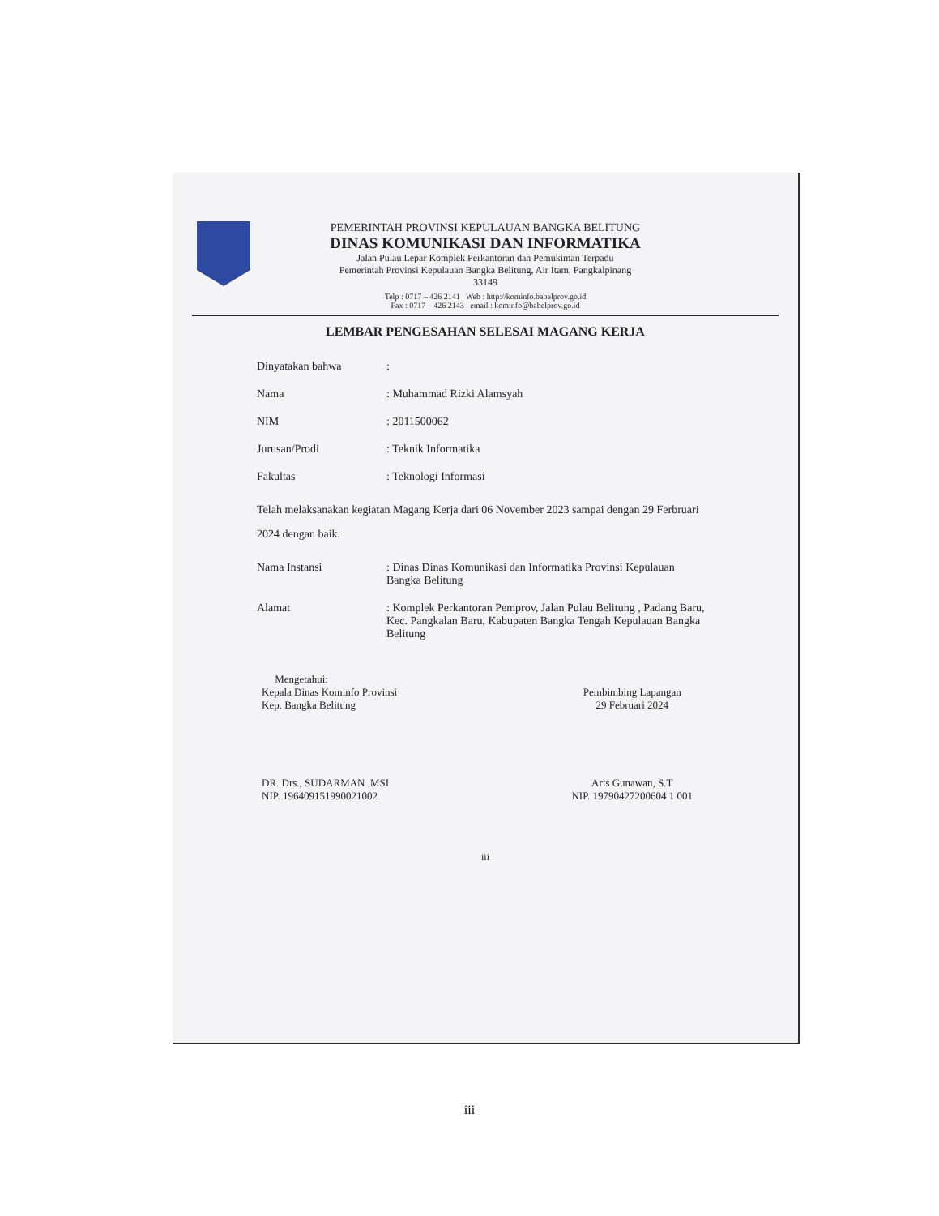PEMERINTAH PROVINSI KEPULAUAN BANGKA BELITUNG
DINAS KOMUNIKASI DAN INFORMATIKA
Jalan Pulau Lepar Komplek Perkantoran dan Pemukiman Terpadu
Pemerintah Provinsi Kepulauan Bangka Belitung, Air Itam, Pangkalpinang
33149
Telp : 0717 – 426 2141 Web : http://kominfo.babelprov.go.id
Fax : 0717 – 426 2143 email : kominfo@babelprov.go.id
LEMBAR PENGESAHAN SELESAI MAGANG KERJA
Dinyatakan bahwa :
Nama : Muhammad Rizki Alamsyah
NIM : 2011500062
Jurusan/Prodi : Teknik Informatika
Fakultas : Teknologi Informasi
Telah melaksanakan kegiatan Magang Kerja dari 06 November 2023 sampai dengan 29 Ferbruari 2024 dengan baik.
Nama Instansi : Dinas Dinas Komunikasi dan Informatika Provinsi Kepulauan Bangka Belitung
Alamat : Komplek Perkantoran Pemprov, Jalan Pulau Belitung , Padang Baru, Kec. Pangkalan Baru, Kabupaten Bangka Tengah Kepulauan Bangka Belitung
Mengetahui:
Kepala Dinas Kominfo Provinsi
Kep. Bangka Belitung
DR. Drs., SUDARMAN ,MSI
NIP. 196409151990021002
Pembimbing Lapangan
29 Februari 2024
Aris Gunawan, S.T
NIP. 19790427200604 1 001
iii
iii